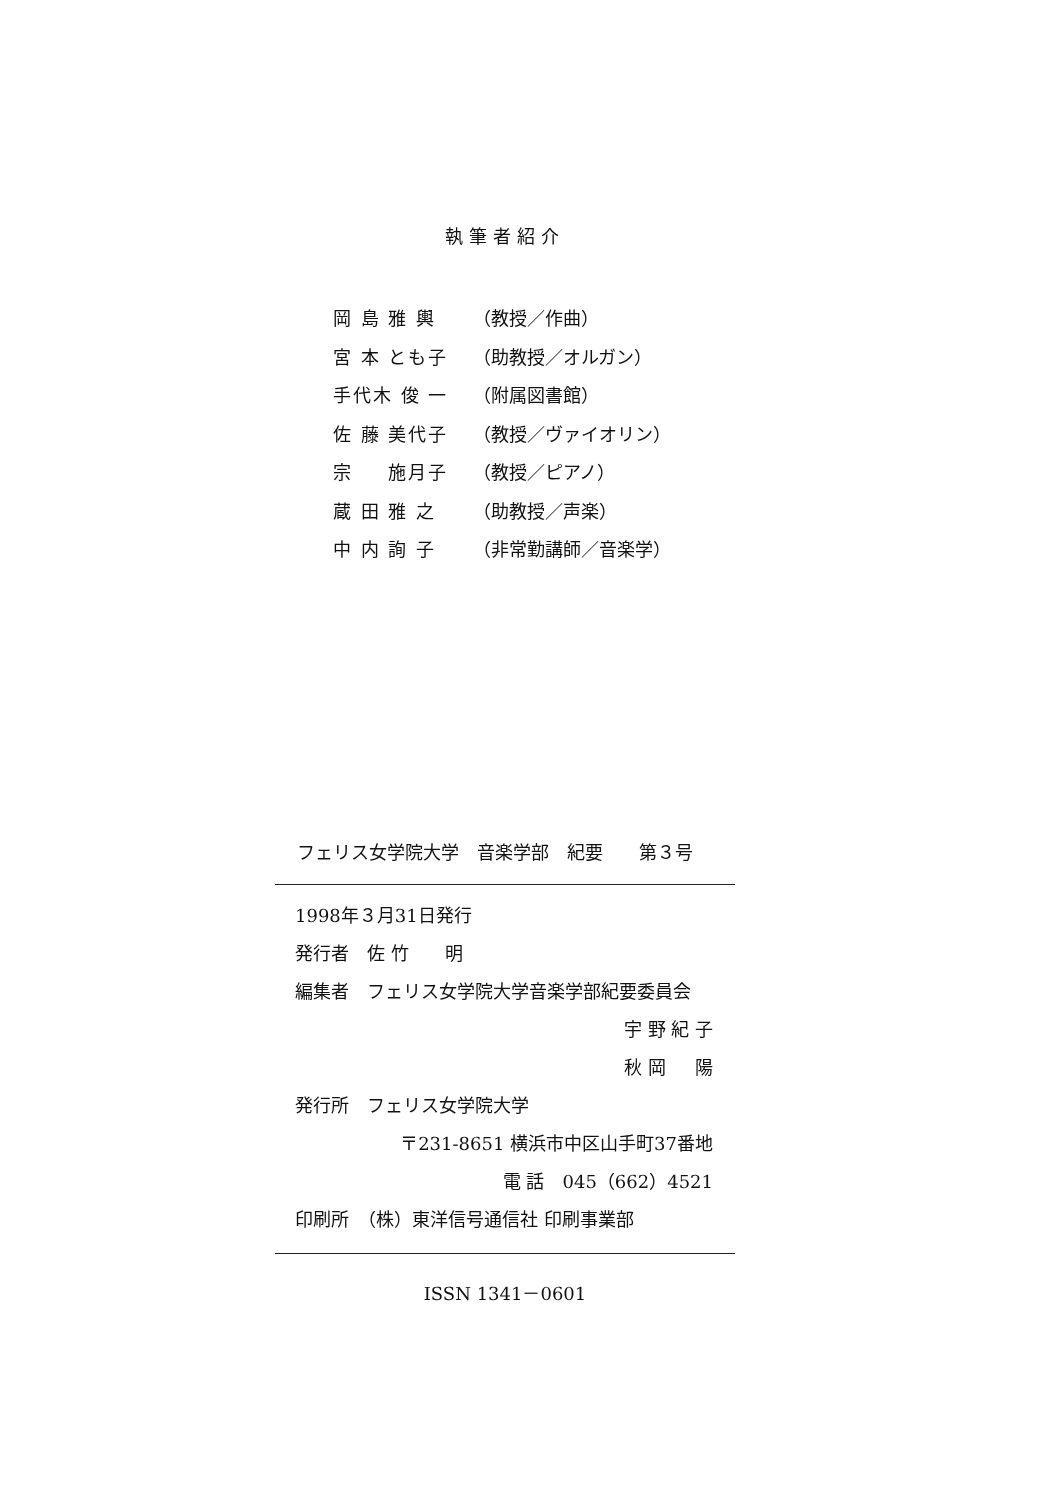執筆者紹介
岡 島 雅 輿 （教授／作曲）
宮 本 とも子 （助教授／オルガン）
手代木 俊 一 （附属図書館）
佐 藤 美代子 （教授／ヴァイオリン）
宗 　 施月子 （教授／ピアノ）
蔵 田 雅 之 （助教授／声楽）
中 内 詢 子 （非常勤講師／音楽学）
フェリス女学院大学　音楽学部　紀要　　第３号
1998年３月31日発行
発行者　佐 竹　　明
編集者　フェリス女学院大学音楽学部紀要委員会
宇 野 紀 子
秋 岡 　 陽
発行所　フェリス女学院大学
〒231-8651 横浜市中区山手町37番地
電 話　045（662）4521
印刷所　（株）東洋信号通信社 印刷事業部
ISSN 1341－0601